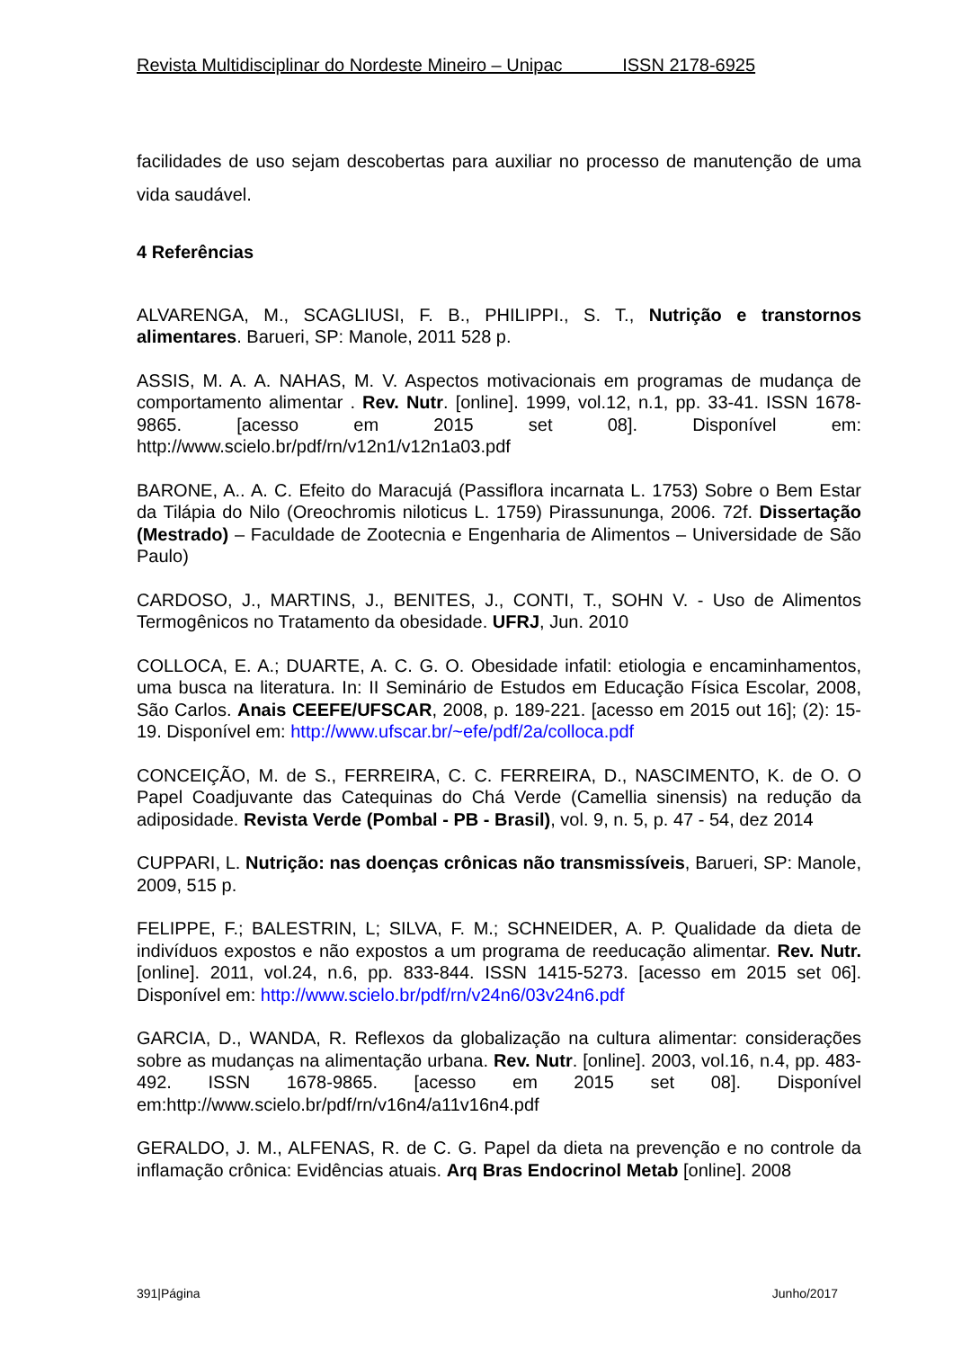Revista Multidisciplinar do Nordeste Mineiro – Unipac ISSN 2178-6925
facilidades de uso sejam descobertas para auxiliar no processo de manutenção de uma vida saudável.
4 Referências
ALVARENGA, M., SCAGLIUSI, F. B., PHILIPPI., S. T., Nutrição e transtornos alimentares. Barueri, SP: Manole, 2011 528 p.
ASSIS, M. A. A. NAHAS, M. V. Aspectos motivacionais em programas de mudança de comportamento alimentar . Rev. Nutr. [online]. 1999, vol.12, n.1, pp. 33-41. ISSN 1678-9865. [acesso em 2015 set 08]. Disponível em: http://www.scielo.br/pdf/rn/v12n1/v12n1a03.pdf
BARONE, A.. A. C. Efeito do Maracujá (Passiflora incarnata L. 1753) Sobre o Bem Estar da Tilápia do Nilo (Oreochromis niloticus L. 1759) Pirassununga, 2006. 72f. Dissertação (Mestrado) – Faculdade de Zootecnia e Engenharia de Alimentos – Universidade de São Paulo)
CARDOSO, J., MARTINS, J., BENITES, J., CONTI, T., SOHN V. - Uso de Alimentos Termogênicos no Tratamento da obesidade. UFRJ, Jun. 2010
COLLOCA, E. A.; DUARTE, A. C. G. O. Obesidade infatil: etiologia e encaminhamentos, uma busca na literatura. In: II Seminário de Estudos em Educação Física Escolar, 2008, São Carlos. Anais CEEFE/UFSCAR, 2008, p. 189-221. [acesso em 2015 out 16]; (2): 15-19. Disponível em: http://www.ufscar.br/~efe/pdf/2a/colloca.pdf
CONCEIÇÃO, M. de S., FERREIRA, C. C. FERREIRA, D., NASCIMENTO, K. de O. O Papel Coadjuvante das Catequinas do Chá Verde (Camellia sinensis) na redução da adiposidade. Revista Verde (Pombal - PB - Brasil), vol. 9, n. 5, p. 47 - 54, dez 2014
CUPPARI, L. Nutrição: nas doenças crônicas não transmissíveis, Barueri, SP: Manole, 2009, 515 p.
FELIPPE, F.; BALESTRIN, L; SILVA, F. M.; SCHNEIDER, A. P. Qualidade da dieta de indivíduos expostos e não expostos a um programa de reeducação alimentar. Rev. Nutr. [online]. 2011, vol.24, n.6, pp. 833-844. ISSN 1415-5273. [acesso em 2015 set 06]. Disponível em: http://www.scielo.br/pdf/rn/v24n6/03v24n6.pdf
GARCIA, D., WANDA, R. Reflexos da globalização na cultura alimentar: considerações sobre as mudanças na alimentação urbana. Rev. Nutr. [online]. 2003, vol.16, n.4, pp. 483-492. ISSN 1678-9865. [acesso em 2015 set 08]. Disponível em:http://www.scielo.br/pdf/rn/v16n4/a11v16n4.pdf
GERALDO, J. M., ALFENAS, R. de C. G. Papel da dieta na prevenção e no controle da inflamação crônica: Evidências atuais. Arq Bras Endocrinol Metab [online]. 2008
391|Página Junho/2017